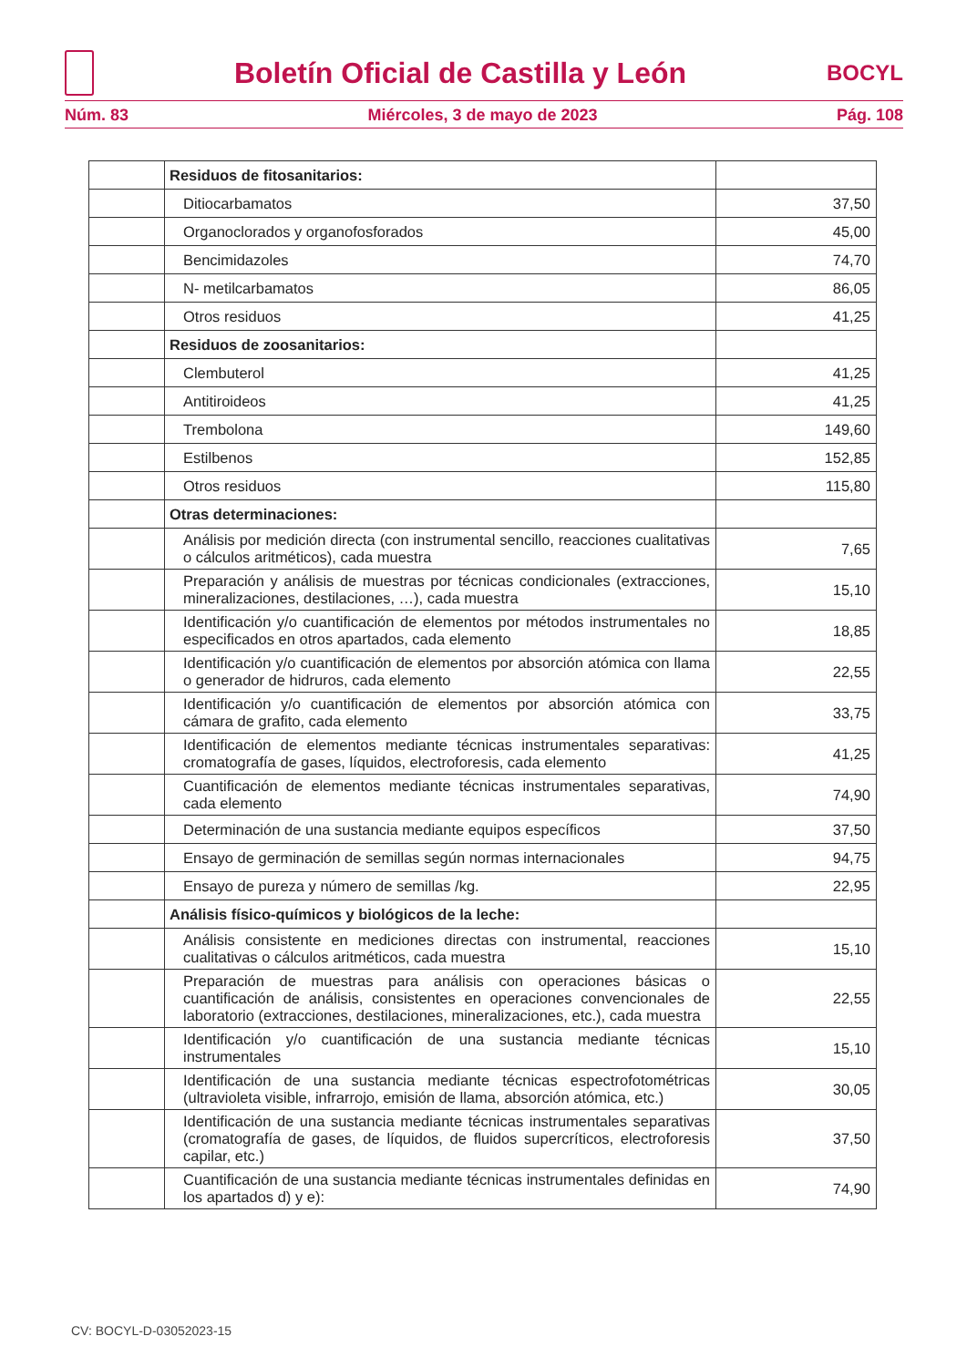Boletín Oficial de Castilla y León
BOCYL
Núm. 83 Miércoles, 3 de mayo de 2023 Pág. 108
| | Residuos de fitosanitarios: | |
| | Ditiocarbamatos | 37,50 |
| | Organoclorados y organofosforados | 45,00 |
| | Bencimidazoles | 74,70 |
| | N- metilcarbamatos | 86,05 |
| | Otros residuos | 41,25 |
| | Residuos de zoosanitarios: | |
| | Clembuterol | 41,25 |
| | Antitiroideos | 41,25 |
| | Trembolona | 149,60 |
| | Estilbenos | 152,85 |
| | Otros residuos | 115,80 |
| | Otras determinaciones: | |
| | Análisis por medición directa (con instrumental sencillo, reacciones cualitativas o cálculos aritméticos), cada muestra | 7,65 |
| | Preparación y análisis de muestras por técnicas condicionales (extracciones, mineralizaciones, destilaciones, …), cada muestra | 15,10 |
| | Identificación y/o cuantificación de elementos por métodos instrumentales no especificados en otros apartados, cada elemento | 18,85 |
| | Identificación y/o cuantificación de elementos por absorción atómica con llama o generador de hidruros, cada elemento | 22,55 |
| | Identificación y/o cuantificación de elementos por absorción atómica con cámara de grafito, cada elemento | 33,75 |
| | Identificación de elementos mediante técnicas instrumentales separativas: cromatografía de gases, líquidos, electroforesis, cada elemento | 41,25 |
| | Cuantificación de elementos mediante técnicas instrumentales separativas, cada elemento | 74,90 |
| | Determinación de una sustancia mediante equipos específicos | 37,50 |
| | Ensayo de germinación de semillas según normas internacionales | 94,75 |
| | Ensayo de pureza y número de semillas /kg. | 22,95 |
| | Análisis físico-químicos y biológicos de la leche: | |
| | Análisis consistente en mediciones directas con instrumental, reacciones cualitativas o cálculos aritméticos, cada muestra | 15,10 |
| | Preparación de muestras para análisis con operaciones básicas o cuantificación de análisis, consistentes en operaciones convencionales de laboratorio (extracciones, destilaciones, mineralizaciones, etc.), cada muestra | 22,55 |
| | Identificación y/o cuantificación de una sustancia mediante técnicas instrumentales | 15,10 |
| | Identificación de una sustancia mediante técnicas espectrofotométricas (ultravioleta visible, infrarrojo, emisión de llama, absorción atómica, etc.) | 30,05 |
| | Identificación de una sustancia mediante técnicas instrumentales separativas (cromatografía de gases, de líquidos, de fluidos supercríticos, electroforesis capilar, etc.) | 37,50 |
| | Cuantificación de una sustancia mediante técnicas instrumentales definidas en los apartados d) y e): | 74,90 |
CV: BOCYL-D-03052023-15